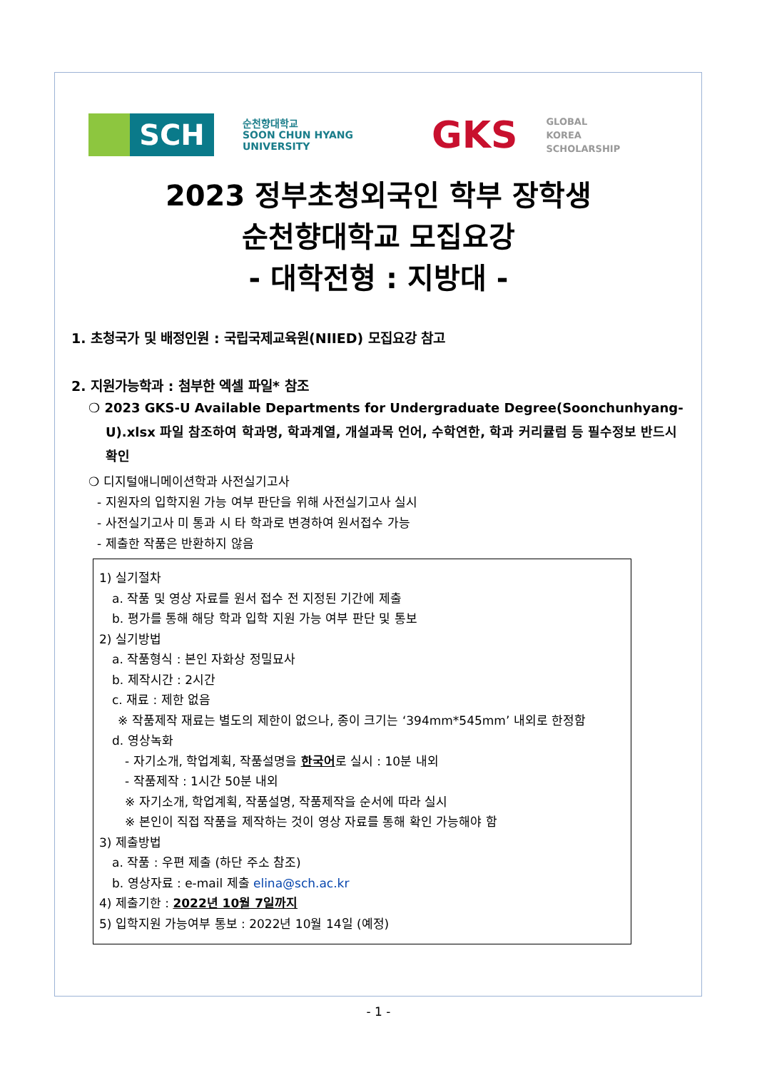SCH
순천향대학교
SOON CHUN HYANG
UNIVERSITY
GKS
GLOBAL
KOREA
SCHOLARSHIP
2023 정부초청외국인 학부 장학생
순천향대학교 모집요강
- 대학전형 : 지방대 -
1. 초청국가 및 배정인원 : 국립국제교육원(NIIED) 모집요강 참고
2. 지원가능학과 : 첨부한 엑셀 파일* 참조
❍ 2023 GKS-U Available Departments for Undergraduate Degree(Soonchunhyang-U).xlsx 파일 참조하여 학과명, 학과계열, 개설과목 언어, 수학연한, 학과 커리큘럼 등 필수정보 반드시 확인
❍ 디지털애니메이션학과 사전실기고사
- 지원자의 입학지원 가능 여부 판단을 위해 사전실기고사 실시
- 사전실기고사 미 통과 시 타 학과로 변경하여 원서접수 가능
- 제출한 작품은 반환하지 않음
1) 실기절차
a. 작품 및 영상 자료를 원서 접수 전 지정된 기간에 제출
b. 평가를 통해 해당 학과 입학 지원 가능 여부 판단 및 통보
2) 실기방법
a. 작품형식 : 본인 자화상 정밀묘사
b. 제작시간 : 2시간
c. 재료 : 제한 없음
※ 작품제작 재료는 별도의 제한이 없으나, 종이 크기는 ‘394mm*545mm’ 내외로 한정함
d. 영상녹화
- 자기소개, 학업계획, 작품설명을 한국어로 실시 : 10분 내외
- 작품제작 : 1시간 50분 내외
※ 자기소개, 학업계획, 작품설명, 작품제작을 순서에 따라 실시
※ 본인이 직접 작품을 제작하는 것이 영상 자료를 통해 확인 가능해야 함
3) 제출방법
a. 작품 : 우편 제출 (하단 주소 참조)
b. 영상자료 : e-mail 제출 elina@sch.ac.kr
4) 제출기한 : 2022년 10월 7일까지
5) 입학지원 가능여부 통보 : 2022년 10월 14일 (예정)
- 1 -